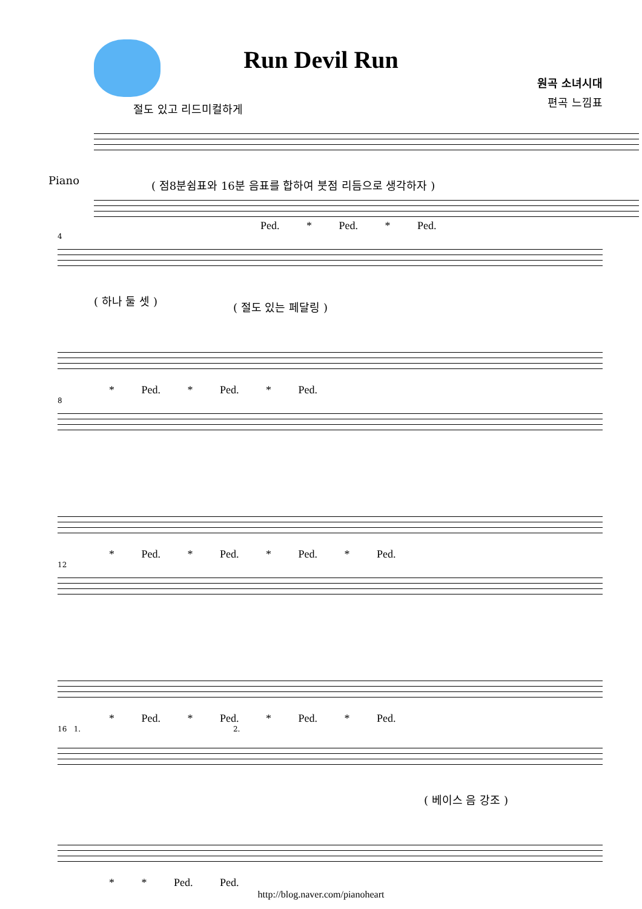Run Devil Run
원곡 소녀시대
편곡 느낌표
절도 있고 리드미컬하게
Piano
( 점8분쉼표와 16분 음표를 합하여 붓점 리듬으로 생각하자 )
Ped. * Ped. * Ped.
4
( 하나 둘 셋 ) ( 절도 있는 페달링 )
* Ped. * Ped. * Ped.
8
* Ped. * Ped. * Ped. * Ped.
12
* Ped. * Ped. * Ped. * Ped.
16 1. 2.
( 베이스 음 강조 )
* * Ped. Ped.
http://blog.naver.com/pianoheart